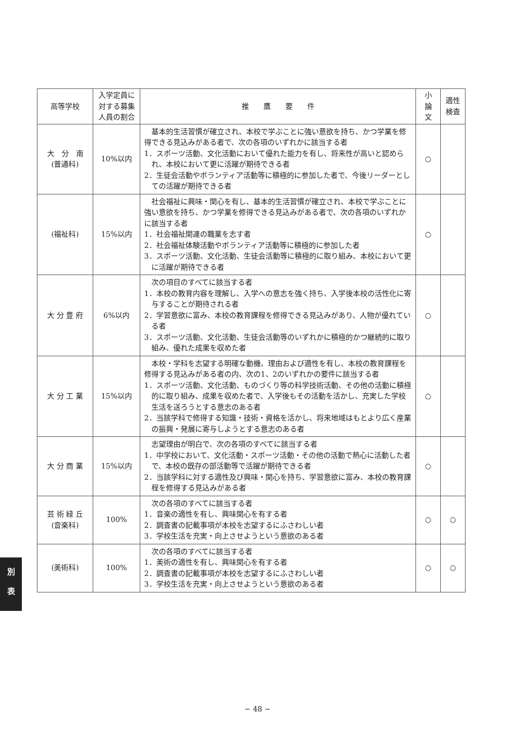| 高等学校 | 入学定員に 対する募集 人員の割合 | 推 鷹 要 件 | 小 論 文 | 適性 検査 |
| --- | --- | --- | --- | --- |
| 大 分 南 (普通科) | 10%以内 | 基本的生活習慣が確立され、本校で学ぶことに強い意欲を持ち、かつ学業を修得できる見込みがある者で、次の各項のいずれかに該当する者 1．スポーツ活動、文化活動において優れた能力を有し、将来性が高いと認められ、本校において更に活躍が期待できる者 2．生徒会活動やボランティア活動等に積極的に参加した者で、今後リーダーとしての活躍が期待できる者 | ○ | |
| (福祉科) | 15%以内 | 社会福祉に興味・関心を有し、基本的生活習慣が確立され、本校で学ぶことに強い意欲を持ち、かつ学業を修得できる見込みがある者で、次の各項のいずれかに該当する者 1．社会福祉関連の職業を志す者 2．社会福祉体験活動やボランティア活動等に積極的に参加した者 3．スポーツ活動、文化活動、生徒会活動等に積極的に取り組み、本校において更に活躍が期待できる者 | ○ | |
| 大 分 豊 府 | 6%以内 | 次の項目のすべてに該当する者 1．本校の教育内容を理解し、入学への意志を強く持ち、入学後本校の活性化に寄与することが期待される者 2．学習意欲に富み、本校の教育課程を修得できる見込みがあり、人物が優れている者 3．スポーツ活動、文化活動、生徒会活動等のいずれかに積極的かつ継続的に取り組み、優れた成果を収めた者 | ○ | |
| 大 分 工 業 | 15%以内 | 本校・学科を志望する明確な動機、理由および適性を有し、本校の教育課程を修得する見込みがある者の内、次の1、2のいずれかの要件に該当する者 1．スポーツ活動、文化活動、ものづくり等の科学技術活動、その他の活動に積極的に取り組み、成果を収めた者で、入学後もその活動を活かし、充実した学校生活を送ろうとする意志のある者 2．当該学科で修得する知識・技術・資格を活かし、将来地域はもとより広く産業の振興・発展に寄与しようとする意志のある者 | ○ | |
| 大 分 商 業 | 15%以内 | 志望理由が明白で、次の各項のすべてに該当する者 1．中学校において、文化活動・スポーツ活動・その他の活動で熱心に活動した者で、本校の既存の部活動等で活躍が期待できる者 2．当該学科に対する適性及び興味・関心を持ち、学習意欲に富み、本校の教育課程を修得する見込みがある者 | ○ | |
| 芸 術 緑 丘 (音楽科) | 100% | 次の各項のすべてに該当する者 1．音楽の適性を有し、興味関心を有する者 2．調査書の記載事項が本校を志望するにふさわしい者 3．学校生活を充実・向上させようという意欲のある者 | ○ | ○ |
| (美術科) | 100% | 次の各項のすべてに該当する者 1．美術の適性を有し、興味関心を有する者 2．調査書の記載事項が本校を志望するにふさわしい者 3．学校生活を充実・向上させようという意欲のある者 | ○ | ○ |
別
表
− 48 −